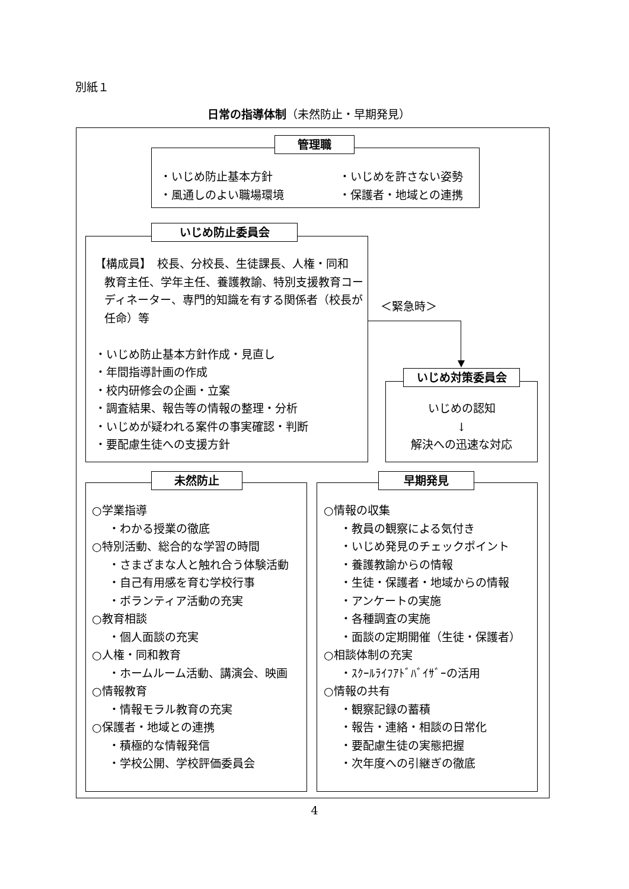別紙１
日常の指導体制（未然防止・早期発見）
管理職
・いじめ防止基本方針
・風通しのよい職場環境
・いじめを許さない姿勢
・保護者・地域との連携
いじめ防止委員会
【構成員】　校長、分校長、生徒課長、人権・同和
教育主任、学年主任、養護教諭、特別支援教育コーディネーター、専門的知識を有する関係者（校長が任命）等
・いじめ防止基本方針作成・見直し
・年間指導計画の作成
・校内研修会の企画・立案
・調査結果、報告等の情報の整理・分析
・いじめが疑われる案件の事実確認・判断
・要配慮生徒への支援方針
＜緊急時＞
いじめ対策委員会
いじめの認知
↓
解決への迅速な対応
未然防止
○学業指導
・わかる授業の徹底
○特別活動、総合的な学習の時間
・さまざまな人と触れ合う体験活動
・自己有用感を育む学校行事
・ボランティア活動の充実
○教育相談
・個人面談の充実
○人権・同和教育
・ホームルーム活動、講演会、映画
○情報教育
・情報モラル教育の充実
○保護者・地域との連携
・積極的な情報発信
・学校公開、学校評価委員会
早期発見
○情報の収集
・教員の観察による気付き
・いじめ発見のチェックポイント
・養護教諭からの情報
・生徒・保護者・地域からの情報
・アンケートの実施
・各種調査の実施
・面談の定期開催（生徒・保護者）
○相談体制の充実
・ｽｸｰﾙﾗｲﾌｱﾄﾞﾊﾞｲｻﾞｰの活用
○情報の共有
・観察記録の蓄積
・報告・連絡・相談の日常化
・要配慮生徒の実態把握
・次年度への引継ぎの徹底
4